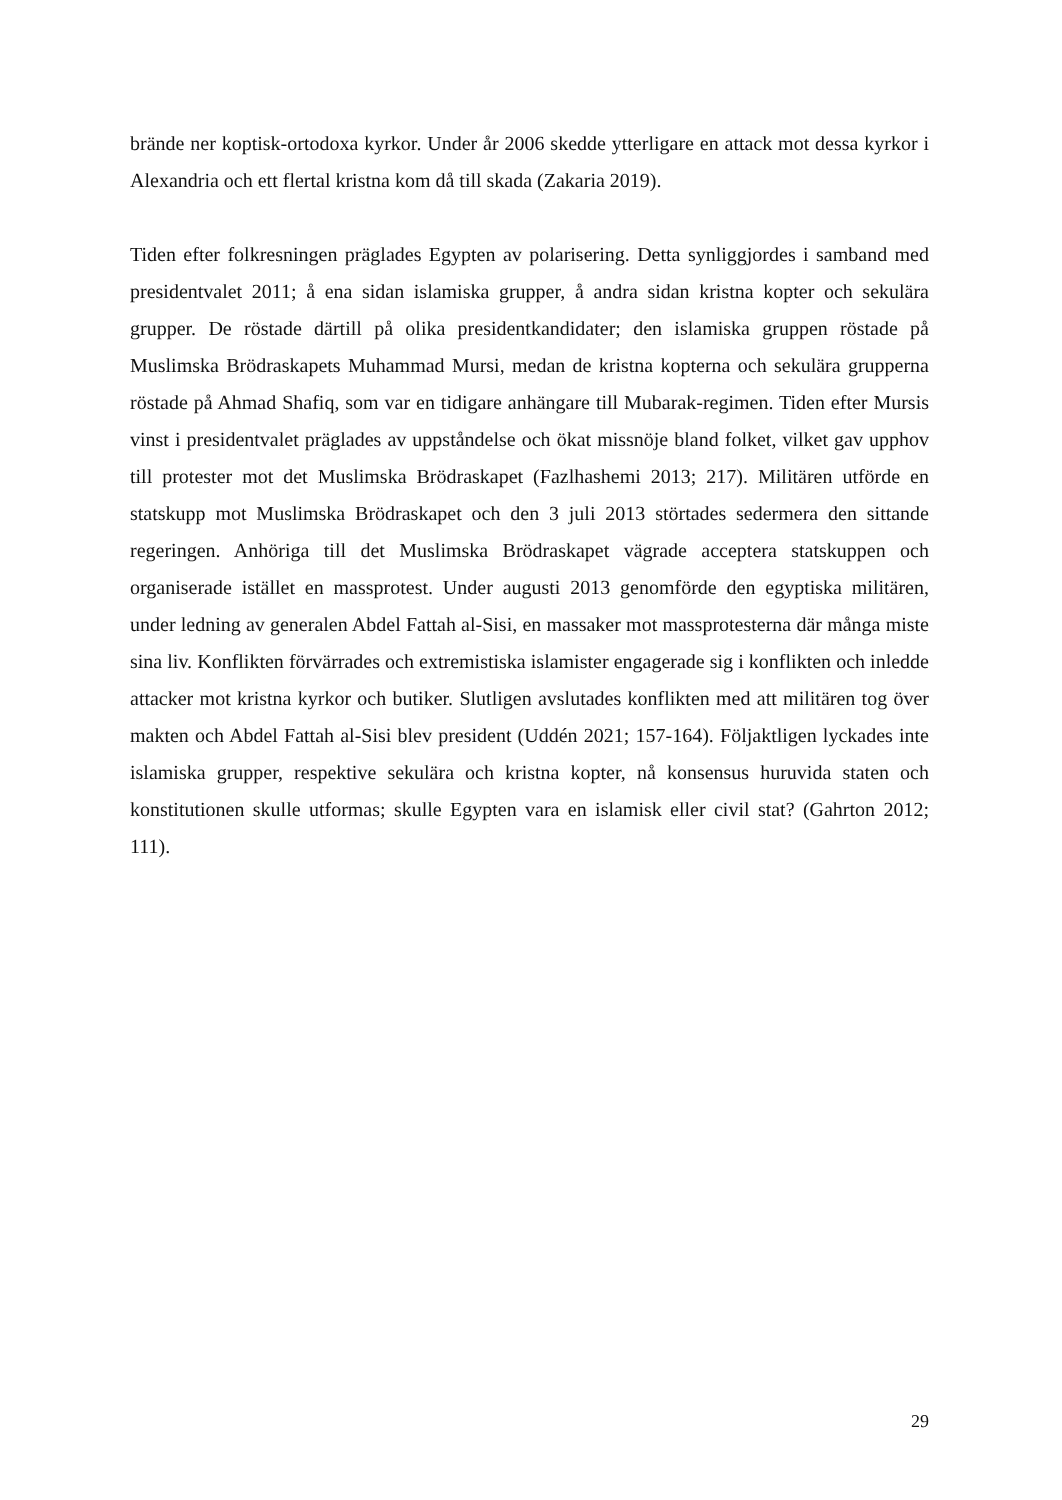brände ner koptisk-ortodoxa kyrkor. Under år 2006 skedde ytterligare en attack mot dessa kyrkor i Alexandria och ett flertal kristna kom då till skada (Zakaria 2019).
Tiden efter folkresningen präglades Egypten av polarisering. Detta synliggjordes i samband med presidentvalet 2011; å ena sidan islamiska grupper, å andra sidan kristna kopter och sekulära grupper. De röstade därtill på olika presidentkandidater; den islamiska gruppen röstade på Muslimska Brödraskapets Muhammad Mursi, medan de kristna kopterna och sekulära grupperna röstade på Ahmad Shafiq, som var en tidigare anhängare till Mubarak-regimen. Tiden efter Mursis vinst i presidentvalet präglades av uppståndelse och ökat missnöje bland folket, vilket gav upphov till protester mot det Muslimska Brödraskapet (Fazlhashemi 2013; 217). Militären utförde en statskupp mot Muslimska Brödraskapet och den 3 juli 2013 störtades sedermera den sittande regeringen. Anhöriga till det Muslimska Brödraskapet vägrade acceptera statskuppen och organiserade istället en massprotest. Under augusti 2013 genomförde den egyptiska militären, under ledning av generalen Abdel Fattah al-Sisi, en massaker mot massprotesterna där många miste sina liv. Konflikten förvärrades och extremistiska islamister engagerade sig i konflikten och inledde attacker mot kristna kyrkor och butiker. Slutligen avslutades konflikten med att militären tog över makten och Abdel Fattah al-Sisi blev president (Uddén 2021; 157-164). Följaktligen lyckades inte islamiska grupper, respektive sekulära och kristna kopter, nå konsensus huruvida staten och konstitutionen skulle utformas; skulle Egypten vara en islamisk eller civil stat? (Gahrton 2012; 111).
29